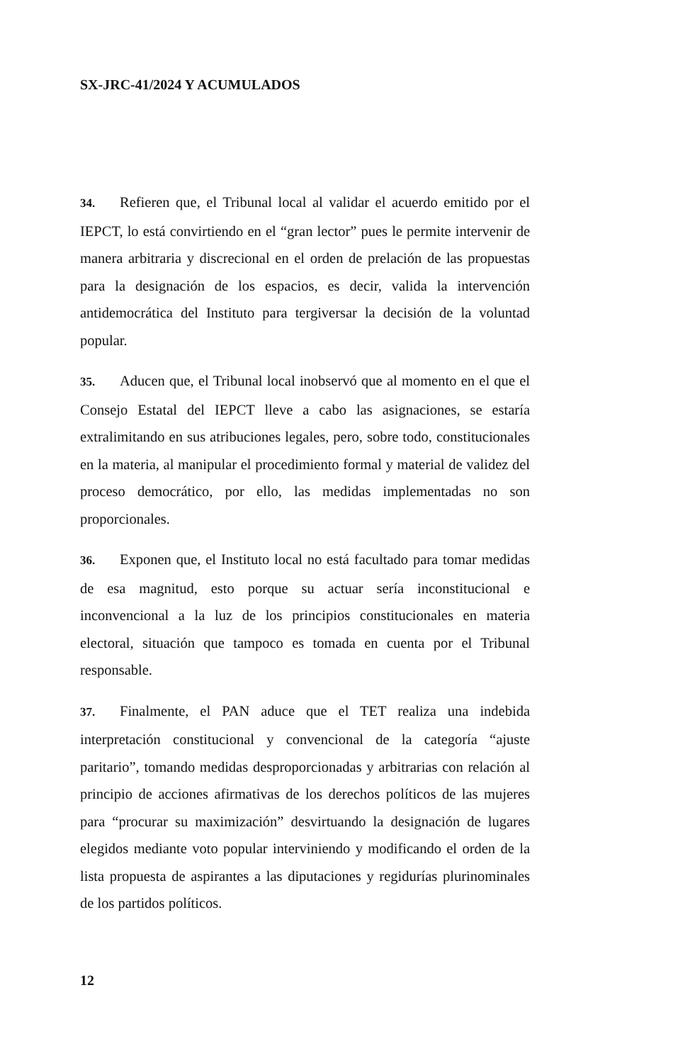SX-JRC-41/2024 Y ACUMULADOS
34. Refieren que, el Tribunal local al validar el acuerdo emitido por el IEPCT, lo está convirtiendo en el “gran lector” pues le permite intervenir de manera arbitraria y discrecional en el orden de prelación de las propuestas para la designación de los espacios, es decir, valida la intervención antidemocrática del Instituto para tergiversar la decisión de la voluntad popular.
35. Aducen que, el Tribunal local inobservó que al momento en el que el Consejo Estatal del IEPCT lleve a cabo las asignaciones, se estaría extralimitando en sus atribuciones legales, pero, sobre todo, constitucionales en la materia, al manipular el procedimiento formal y material de validez del proceso democrático, por ello, las medidas implementadas no son proporcionales.
36. Exponen que, el Instituto local no está facultado para tomar medidas de esa magnitud, esto porque su actuar sería inconstitucional e inconvencional a la luz de los principios constitucionales en materia electoral, situación que tampoco es tomada en cuenta por el Tribunal responsable.
37. Finalmente, el PAN aduce que el TET realiza una indebida interpretación constitucional y convencional de la categoría “ajuste paritario”, tomando medidas desproporcionadas y arbitrarias con relación al principio de acciones afirmativas de los derechos políticos de las mujeres para “procurar su maximización” desvirtuando la designación de lugares elegidos mediante voto popular interviniendo y modificando el orden de la lista propuesta de aspirantes a las diputaciones y regidurías plurinominales de los partidos políticos.
12